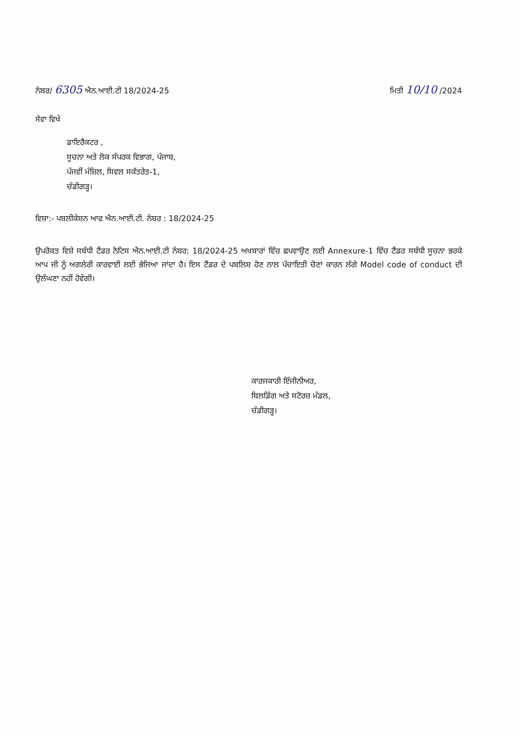ਨੰਬਰ/ 6305 ਐਨ.ਆਈ.ਟੀ 18/2024-25
ਮਿਤੀ 10/10 /2024
ਸੇਵਾ ਵਿਖੇ
ਡਾਇਰੈਕਟਰ ,
ਸੂਚਨਾ ਅਤੇ ਲੋਕ ਸੰਪਰਕ ਵਿਭਾਗ, ਪੰਜਾਬ,
ਪੰਜਵੀਂ ਮੰਜ਼ਿਲ, ਸਿਵਲ ਸਕੱਤਰੇਤ-1,
ਚੰਡੀਗੜ੍ਹ।
ਵਿਸ਼ਾ:- ਪਬਲੀਕੇਸ਼ਨ ਆਫ ਐਨ.ਆਈ.ਟੀ. ਨੰਬਰ : 18/2024-25
ਉਪਰੋਕਤ ਵਿਸ਼ੇ ਸਬੰਧੀ ਟੈਂਡਰ ਨੋਟਿਸ ਐਨ.ਆਈ.ਟੀ ਨੰਬਰ: 18/2024-25 ਅਖਬਾਰਾਂ ਵਿੱਚ ਛਪਵਾਉਣ ਲਈ Annexure-1 ਵਿੱਚ ਟੈਂਡਰ ਸਬੰਧੀ ਸੂਚਨਾ ਭਰਕੇ ਆਪ ਜੀ ਨੂੰ ਅਗਲੇਰੀ ਕਾਰਵਾਈ ਲਈ ਭੇਜਿਆ ਜਾਂਦਾ ਹੈ। ਇਸ ਟੈਂਡਰ ਦੇ ਪਬਲਿਸ਼ ਹੋਣ ਨਾਲ ਪੰਚਾਇਤੀ ਚੋਣਾਂ ਕਾਰਨ ਲੱਗੇ Model code of conduct ਦੀ ਉਲੰਘਣਾ ਨਹੀਂ ਹੋਵੇਗੀ।
ਕਾਰਜਕਾਰੀ ਇੰਜੀਨੀਅਰ,
ਬਿਲਡਿੰਗ ਅਤੇ ਸਟੋਰਜ਼ ਮੰਡਲ,
ਚੰਡੀਗੜ੍ਹ।